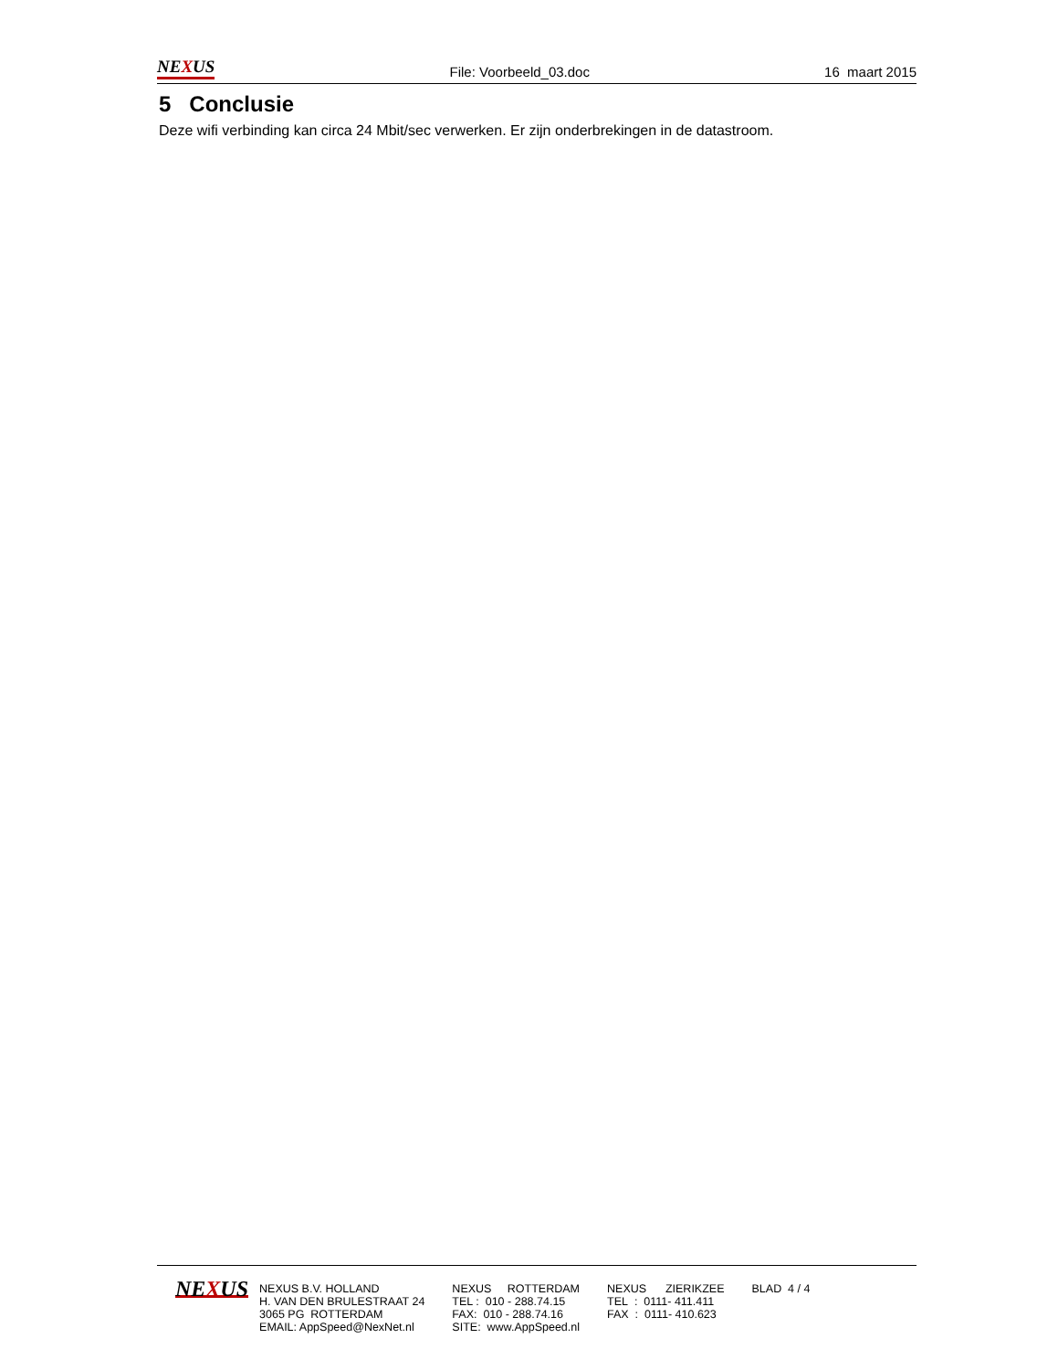NEXUS File: Voorbeeld_03.doc 16 maart 2015
5 Conclusie
Deze wifi verbinding kan circa 24 Mbit/sec verwerken. Er zijn onderbrekingen in de datastroom.
NEXUS
NEXUS B.V. HOLLAND
H. VAN DEN BRULESTRAAT 24
3065 PG ROTTERDAM
EMAIL: AppSpeed@NexNet.nl
NEXUS ROTTERDAM
TEL : 010 - 288.74.15
FAX: 010 - 288.74.16
SITE: www.AppSpeed.nl
NEXUS ZIERIKZEE
TEL : 0111- 411.411
FAX : 0111- 410.623
BLAD 4 / 4